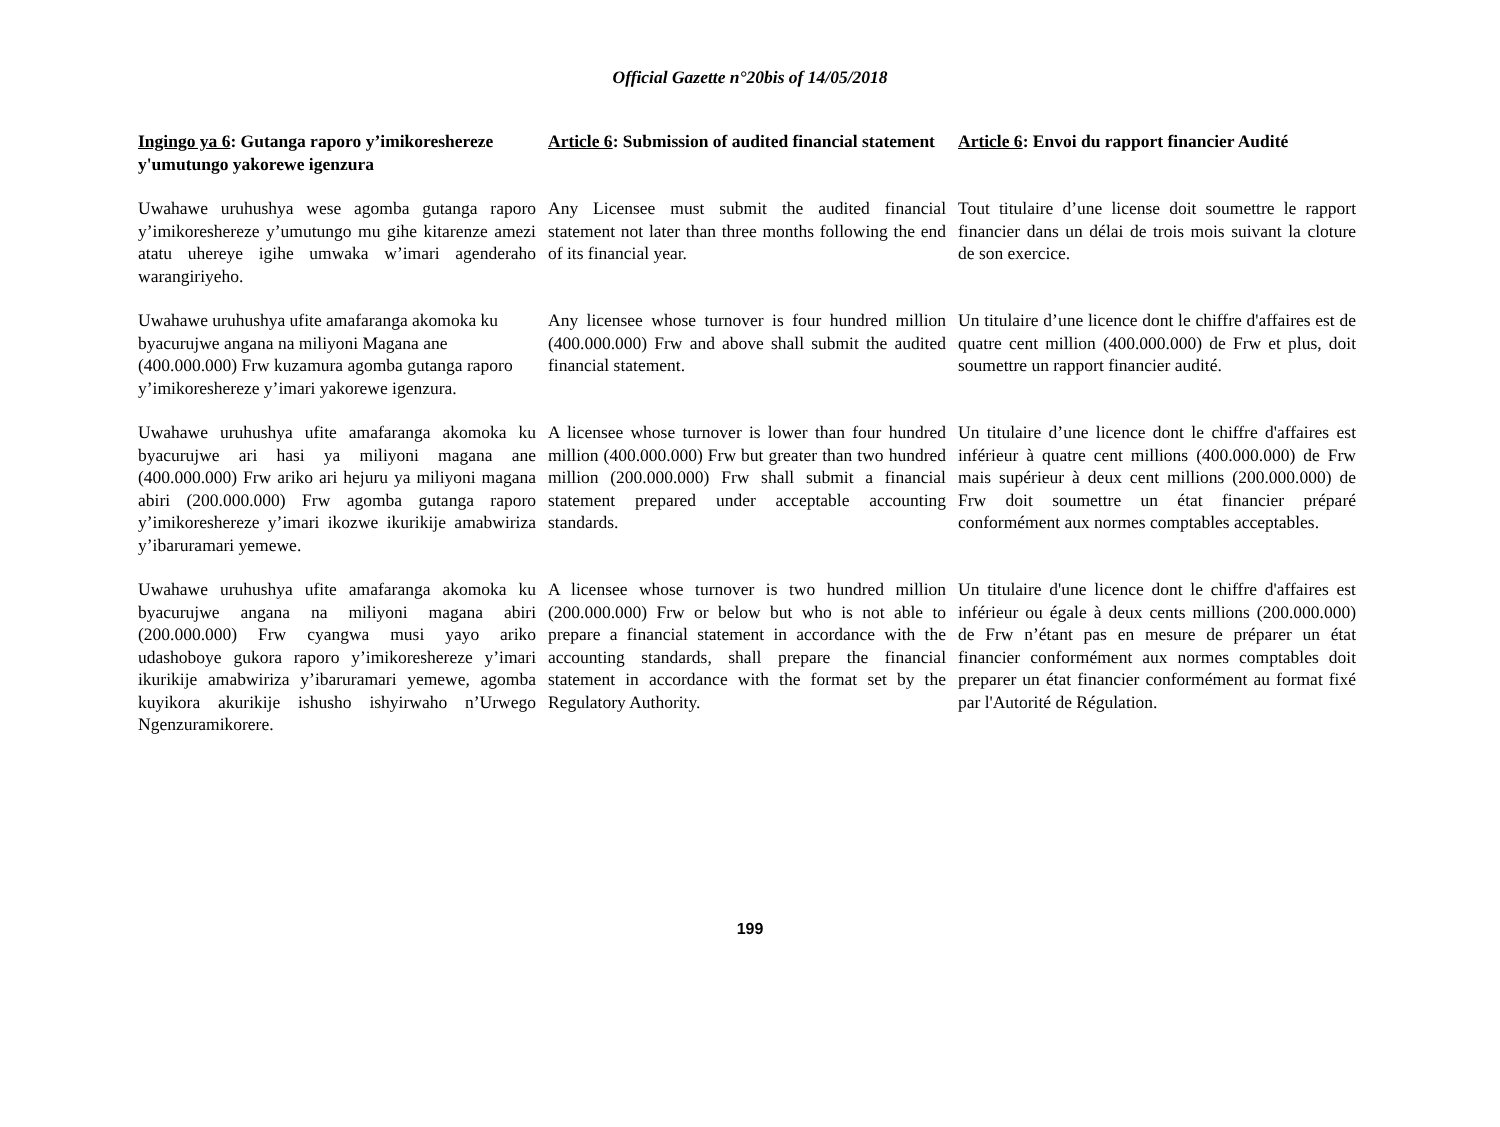Official Gazette n°20bis of 14/05/2018
| Ingingo ya 6 : Gutanga raporo y’imikoreshereze y'umutungo yakorewe igenzura | Article 6 : Submission of audited financial statement | Article 6 : Envoi du rapport financier Audité |
| Uwahawe uruhushya wese agomba gutanga raporo y’imikoreshereze y’umutungo mu gihe kitarenze amezi atatu uhereye igihe umwaka w’imari agenderaho warangiriyeho. | Any Licensee must submit the audited financial statement not later than three months following the end of its financial year. | Tout titulaire d’une license doit soumettre le rapport financier dans un délai de trois mois suivant la cloture de son exercice. |
| Uwahawe uruhushya ufite amafaranga akomoka ku byacurujwe angana na miliyoni Magana ane (400.000.000) Frw kuzamura agomba gutanga raporo y’imikoreshereze y’imari yakorewe igenzura. | Any licensee whose turnover is four hundred million (400.000.000) Frw and above shall submit the audited financial statement. | Un titulaire d’une licence dont le chiffre d'affaires est de quatre cent million (400.000.000) de Frw et plus, doit soumettre un rapport financier audité. |
| Uwahawe uruhushya ufite amafaranga akomoka ku byacurujwe ari hasi ya miliyoni magana ane (400.000.000) Frw ariko ari hejuru ya miliyoni magana abiri (200.000.000) Frw agomba gutanga raporo y’imikoreshereze y’imari ikozwe ikurikije amabwiriza y’ibaruramari yemewe. | A licensee whose turnover is lower than four hundred million (400.000.000) Frw but greater than two hundred million (200.000.000) Frw shall submit a financial statement prepared under acceptable accounting standards. | Un titulaire d’une licence dont le chiffre d'affaires est inférieur à quatre cent millions (400.000.000) de Frw mais supérieur à deux cent millions (200.000.000) de Frw doit soumettre un état financier préparé conformément aux normes comptables acceptables. |
| Uwahawe uruhushya ufite amafaranga akomoka ku byacurujwe angana na miliyoni magana abiri (200.000.000) Frw cyangwa musi yayo ariko udashoboye gukora raporo y’imikoreshereze y’imari ikurikije amabwiriza y’ibaruramari yemewe, agomba kuyikora akurikije ishusho ishyirwaho n’Urwego Ngenzuramikorere. | A licensee whose turnover is two hundred million (200.000.000) Frw or below but who is not able to prepare a financial statement in accordance with the accounting standards, shall prepare the financial statement in accordance with the format set by the Regulatory Authority. | Un titulaire d'une licence dont le chiffre d'affaires est inférieur ou égale à deux cents millions (200.000.000) de Frw n’étant pas en mesure de préparer un état financier conformément aux normes comptables doit preparer un état financier conformément au format fixé par l'Autorité de Régulation. |
199